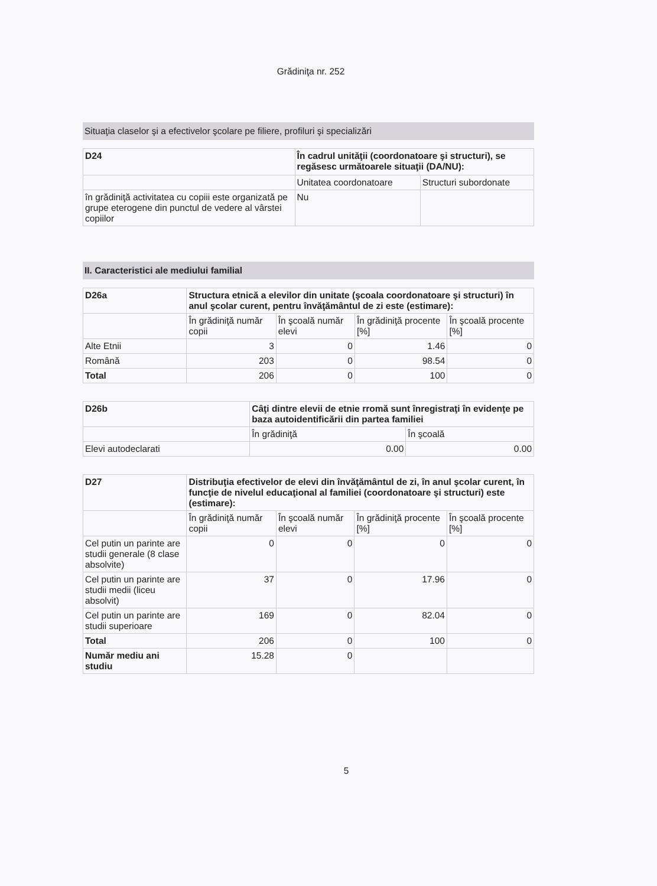Grădiniţa nr. 252
Situaţia claselor şi a efectivelor şcolare pe filiere, profiluri şi specializări
| D24 | În cadrul unităţii (coordonatoare şi structuri), se regăsesc următoarele situaţii (DA/NU): | |
| | Unitatea coordonatoare | Structuri subordonate |
| în grădiniţă activitatea cu copiii este organizată pe grupe eterogene din punctul de vedere al vârstei copiilor | Nu | |
II. Caracteristici ale mediului familial
| D26a | Structura etnică a elevilor din unitate (şcoala coordonatoare şi structuri) în anul şcolar curent, pentru învăţământul de zi este (estimare): | | | |
| | În grădiniţă număr copii | În şcoală număr elevi | În grădiniţă procente [%] | În şcoală procente [%] |
| Alte Etnii | 3 | 0 | 1.46 | 0 |
| Română | 203 | 0 | 98.54 | 0 |
| Total | 206 | 0 | 100 | 0 |
| D26b | Câţi dintre elevii de etnie rromă sunt înregistraţi în evidenţe pe baza autoidentificării din partea familiei | |
| | În grădiniţă | În şcoală |
| Elevi autodeclarati | 0.00 | 0.00 |
| D27 | Distribuţia efectivelor de elevi din învăţământul de zi, în anul şcolar curent, în funcţie de nivelul educaţional al familiei (coordonatoare şi structuri) este (estimare): | | | |
| | În grădiniţă număr copii | În şcoală număr elevi | În grădiniţă procente [%] | În şcoală procente [%] |
| Cel putin un parinte are studii generale (8 clase absolvite) | 0 | 0 | 0 | 0 |
| Cel putin un parinte are studii medii (liceu absolvit) | 37 | 0 | 17.96 | 0 |
| Cel putin un parinte are studii superioare | 169 | 0 | 82.04 | 0 |
| Total | 206 | 0 | 100 | 0 |
| Număr mediu ani studiu | 15.28 | 0 | | |
5